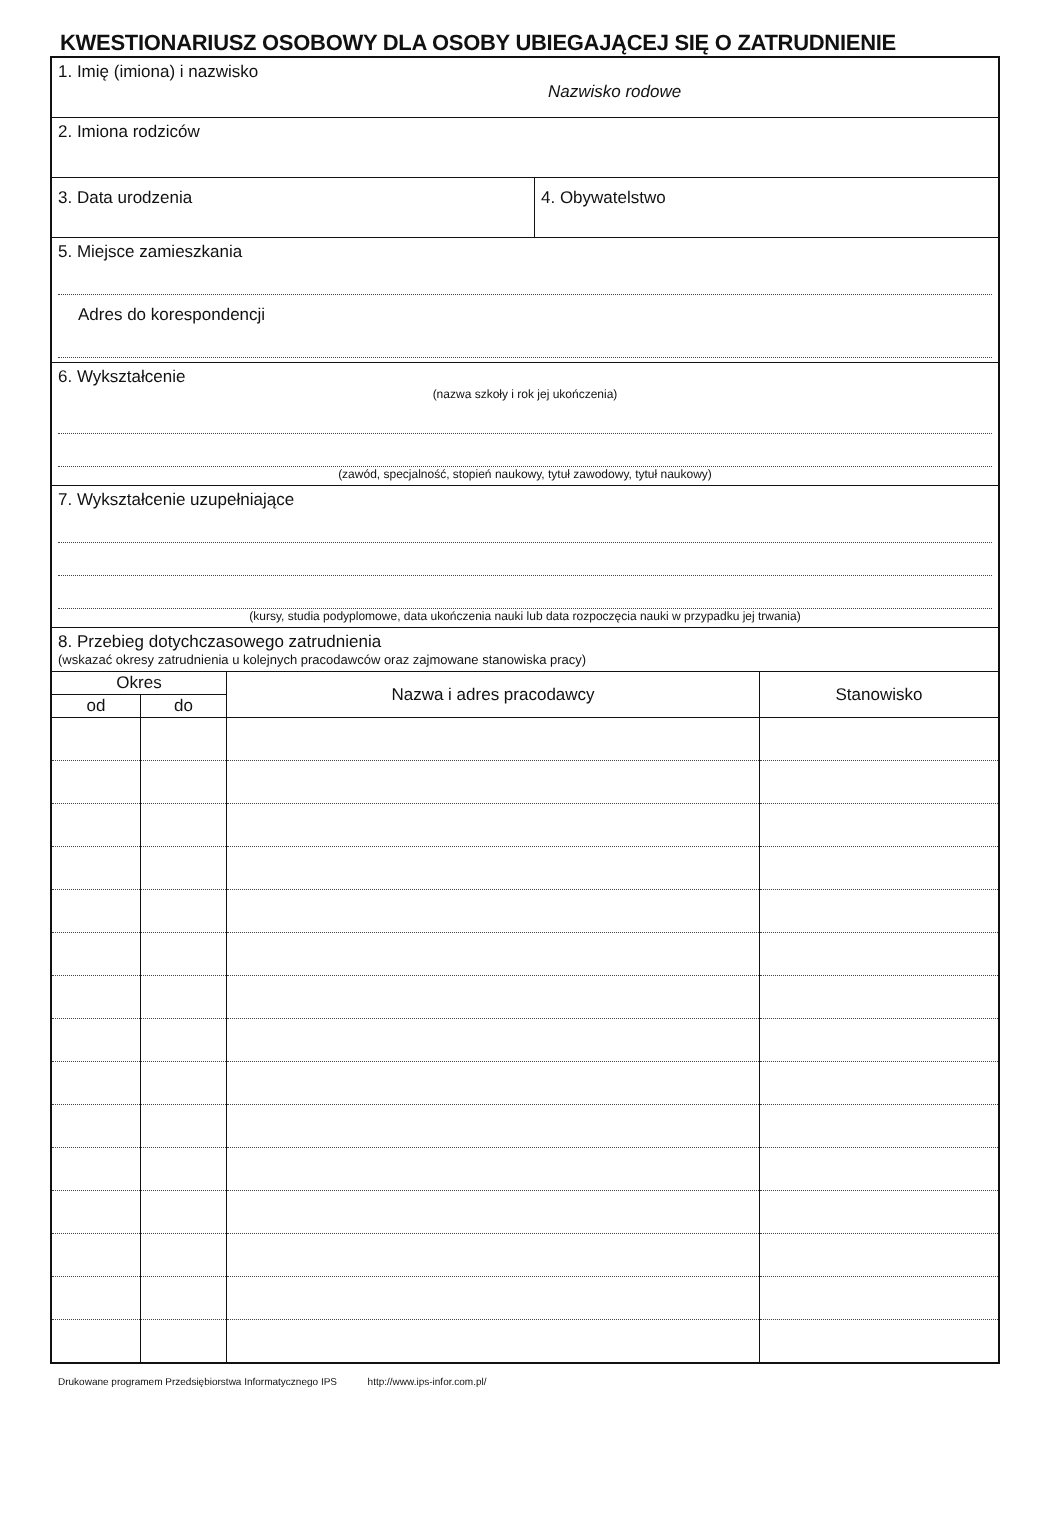KWESTIONARIUSZ OSOBOWY DLA OSOBY UBIEGAJĄCEJ SIĘ O ZATRUDNIENIE
1. Imię (imiona) i nazwisko
Nazwisko rodowe
2. Imiona rodziców
3. Data urodzenia 4. Obywatelstwo
5. Miejsce zamieszkania
Adres do korespondencji
6. Wykształcenie
(nazwa szkoły i rok jej ukończenia)
(zawód, specjalność, stopień naukowy, tytuł zawodowy, tytuł naukowy)
7. Wykształcenie uzupełniające
(kursy, studia podyplomowe, data ukończenia nauki lub data rozpoczęcia nauki w przypadku jej trwania)
8. Przebieg dotychczasowego zatrudnienia
(wskazać okresy zatrudnienia u kolejnych pracodawców oraz zajmowane stanowiska pracy)
| Okres | | Nazwa i adres pracodawcy | Stanowisko |
| --- | --- | --- | --- |
| od | do | | |
Drukowane programem Przedsiębiorstwa Informatycznego IPS http://www.ips-infor.com.pl/